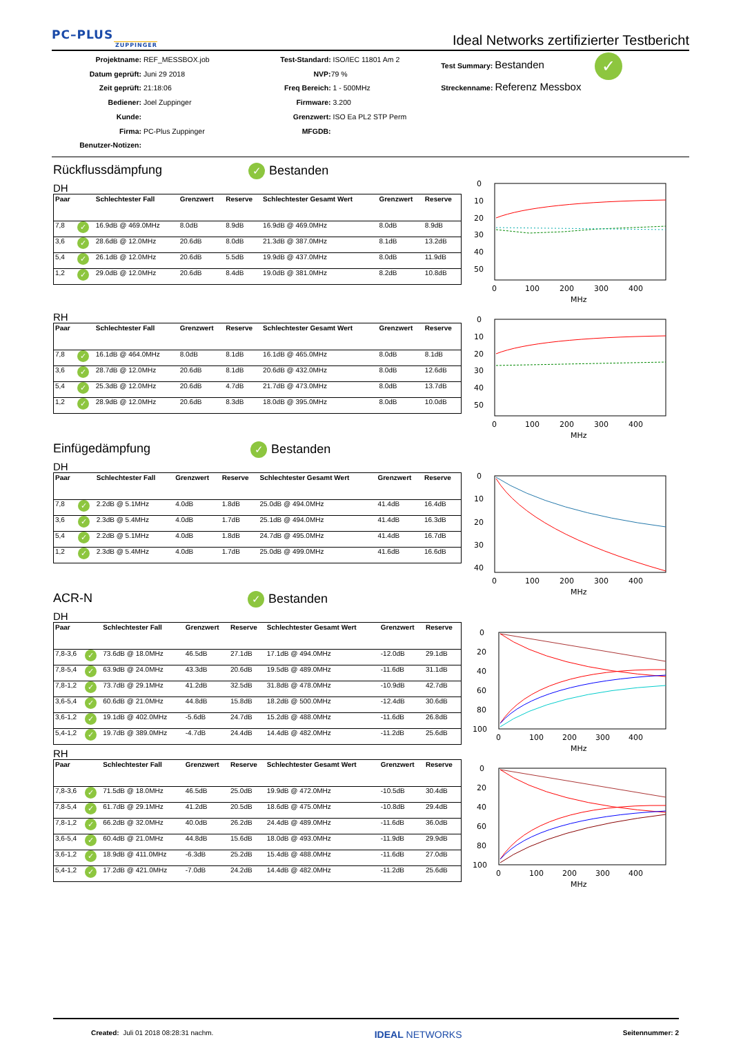PC–PLUS
ZUPPINGER
Ideal Networks zertifizierter Testbericht
Projektname: REF_MESSBOX.job
Datum geprüft: Juni 29 2018
Zeit geprüft: 21:18:06
Bediener: Joel Zuppinger
Kunde:
Firma: PC-Plus Zuppinger
Benutzer-Notizen:
Test-Standard: ISO/IEC 11801 Am 2
NVP: 79 %
Freq Bereich: 1 - 500MHz
Firmware: 3.200
Grenzwert: ISO Ea PL2 STP Perm
MFGDB:
Test Summary: Bestanden ✓
Streckenname: Referenz Messbox
Rückflussdämpfung ✓ Bestanden
DH
| Paar | | Schlechtester Fall | Grenzwert | Reserve | Schlechtester Gesamt Wert | Grenzwert | Reserve |
| --- | --- | --- | --- | --- | --- | --- | --- |
| 7,8 | ✓ | 16.9dB @ 469.0MHz | 8.0dB | 8.9dB | 16.9dB @ 469.0MHz | 8.0dB | 8.9dB |
| 3,6 | ✓ | 28.6dB @ 12.0MHz | 20.6dB | 8.0dB | 21.3dB @ 387.0MHz | 8.1dB | 13.2dB |
| 5,4 | ✓ | 26.1dB @ 12.0MHz | 20.6dB | 5.5dB | 19.9dB @ 437.0MHz | 8.0dB | 11.9dB |
| 1,2 | ✓ | 29.0dB @ 12.0MHz | 20.6dB | 8.4dB | 19.0dB @ 381.0MHz | 8.2dB | 10.8dB |
RH
| Paar | | Schlechtester Fall | Grenzwert | Reserve | Schlechtester Gesamt Wert | Grenzwert | Reserve |
| --- | --- | --- | --- | --- | --- | --- | --- |
| 7,8 | ✓ | 16.1dB @ 464.0MHz | 8.0dB | 8.1dB | 16.1dB @ 465.0MHz | 8.0dB | 8.1dB |
| 3,6 | ✓ | 28.7dB @ 12.0MHz | 20.6dB | 8.1dB | 20.6dB @ 432.0MHz | 8.0dB | 12.6dB |
| 5,4 | ✓ | 25.3dB @ 12.0MHz | 20.6dB | 4.7dB | 21.7dB @ 473.0MHz | 8.0dB | 13.7dB |
| 1,2 | ✓ | 28.9dB @ 12.0MHz | 20.6dB | 8.3dB | 18.0dB @ 395.0MHz | 8.0dB | 10.0dB |
Einfügedämpfung ✓ Bestanden
DH
| Paar | | Schlechtester Fall | Grenzwert | Reserve | Schlechtester Gesamt Wert | Grenzwert | Reserve |
| --- | --- | --- | --- | --- | --- | --- | --- |
| 7,8 | ✓ | 2.2dB @ 5.1MHz | 4.0dB | 1.8dB | 25.0dB @ 494.0MHz | 41.4dB | 16.4dB |
| 3,6 | ✓ | 2.3dB @ 5.4MHz | 4.0dB | 1.7dB | 25.1dB @ 494.0MHz | 41.4dB | 16.3dB |
| 5,4 | ✓ | 2.2dB @ 5.1MHz | 4.0dB | 1.8dB | 24.7dB @ 495.0MHz | 41.4dB | 16.7dB |
| 1,2 | ✓ | 2.3dB @ 5.4MHz | 4.0dB | 1.7dB | 25.0dB @ 499.0MHz | 41.6dB | 16.6dB |
ACR-N ✓ Bestanden
DH
| Paar | | Schlechtester Fall | Grenzwert | Reserve | Schlechtester Gesamt Wert | Grenzwert | Reserve |
| --- | --- | --- | --- | --- | --- | --- | --- |
| 7,8-3,6 | ✓ | 73.6dB @ 18.0MHz | 46.5dB | 27.1dB | 17.1dB @ 494.0MHz | -12.0dB | 29.1dB |
| 7,8-5,4 | ✓ | 63.9dB @ 24.0MHz | 43.3dB | 20.6dB | 19.5dB @ 489.0MHz | -11.6dB | 31.1dB |
| 7,8-1,2 | ✓ | 73.7dB @ 29.1MHz | 41.2dB | 32.5dB | 31.8dB @ 478.0MHz | -10.9dB | 42.7dB |
| 3,6-5,4 | ✓ | 60.6dB @ 21.0MHz | 44.8dB | 15.8dB | 18.2dB @ 500.0MHz | -12.4dB | 30.6dB |
| 3,6-1,2 | ✓ | 19.1dB @ 402.0MHz | -5.6dB | 24.7dB | 15.2dB @ 488.0MHz | -11.6dB | 26.8dB |
| 5,4-1,2 | ✓ | 19.7dB @ 389.0MHz | -4.7dB | 24.4dB | 14.4dB @ 482.0MHz | -11.2dB | 25.6dB |
RH
| Paar | | Schlechtester Fall | Grenzwert | Reserve | Schlechtester Gesamt Wert | Grenzwert | Reserve |
| --- | --- | --- | --- | --- | --- | --- | --- |
| 7,8-3,6 | ✓ | 71.5dB @ 18.0MHz | 46.5dB | 25.0dB | 19.9dB @ 472.0MHz | -10.5dB | 30.4dB |
| 7,8-5,4 | ✓ | 61.7dB @ 29.1MHz | 41.2dB | 20.5dB | 18.6dB @ 475.0MHz | -10.8dB | 29.4dB |
| 7,8-1,2 | ✓ | 66.2dB @ 32.0MHz | 40.0dB | 26.2dB | 24.4dB @ 489.0MHz | -11.6dB | 36.0dB |
| 3,6-5,4 | ✓ | 60.4dB @ 21.0MHz | 44.8dB | 15.6dB | 18.0dB @ 493.0MHz | -11.9dB | 29.9dB |
| 3,6-1,2 | ✓ | 18.9dB @ 411.0MHz | -6.3dB | 25.2dB | 15.4dB @ 488.0MHz | -11.6dB | 27.0dB |
| 5,4-1,2 | ✓ | 17.2dB @ 421.0MHz | -7.0dB | 24.2dB | 14.4dB @ 482.0MHz | -11.2dB | 25.6dB |
0
10
20
30
40
50
0
100
200
300
400
MHz
0
10
20
30
40
50
0
100
200
300
400
MHz
0
10
20
30
40
0
100
200
300
400
MHz
0
20
40
60
80
100
0
100
200
300
400
MHz
0
20
40
60
80
100
0
100
200
300
400
MHz
Created: Juli 01 2018 08:28:31 nachm.
IDEAL NETWORKS
Seitennummer: 2